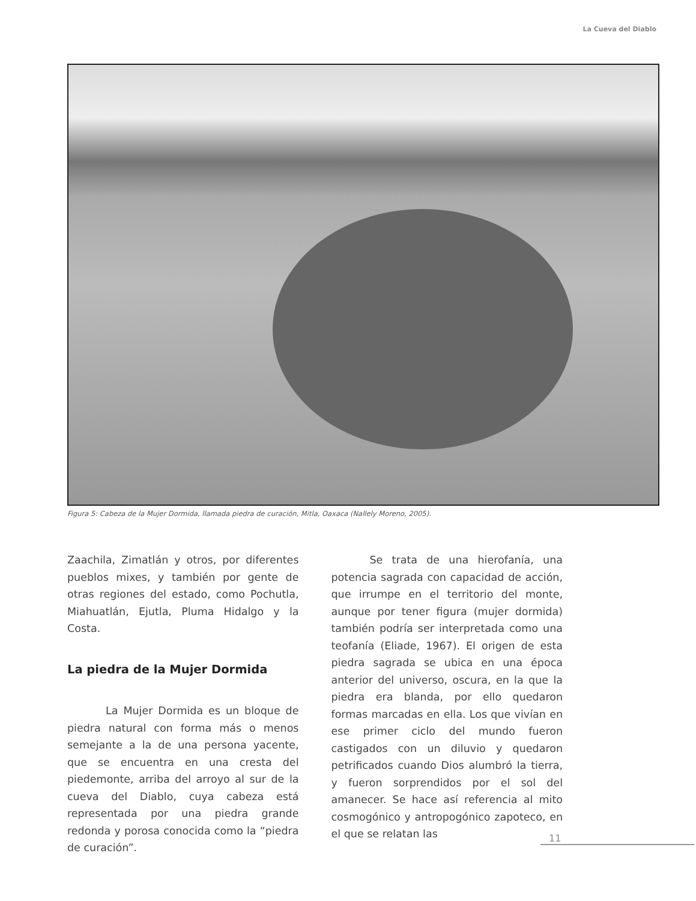La Cueva del Diablo
Figura 5: Cabeza de la Mujer Dormida, llamada piedra de curación, Mitla, Oaxaca (Nallely Moreno, 2005).
Zaachila, Zimatlán y otros, por diferentes pueblos mixes, y también por gente de otras regiones del estado, como Pochutla, Miahuatlán, Ejutla, Pluma Hidalgo y la Costa.
La piedra de la Mujer Dormida
La Mujer Dormida es un bloque de piedra natural con forma más o menos semejante a la de una persona yacente, que se encuentra en una cresta del piedemonte, arriba del arroyo al sur de la cueva del Diablo, cuya cabeza está representada por una piedra grande redonda y porosa conocida como la “piedra de curación”.
Se trata de una hierofanía, una potencia sagrada con capacidad de acción, que irrumpe en el territorio del monte, aunque por tener figura (mujer dormida) también podría ser interpretada como una teofanía (Eliade, 1967). El origen de esta piedra sagrada se ubica en una época anterior del universo, oscura, en la que la piedra era blanda, por ello quedaron formas marcadas en ella. Los que vivían en ese primer ciclo del mundo fueron castigados con un diluvio y quedaron petrificados cuando Dios alumbró la tierra, y fueron sorprendidos por el sol del amanecer. Se hace así referencia al mito cosmogónico y antropogónico zapoteco, en el que se relatan las
11